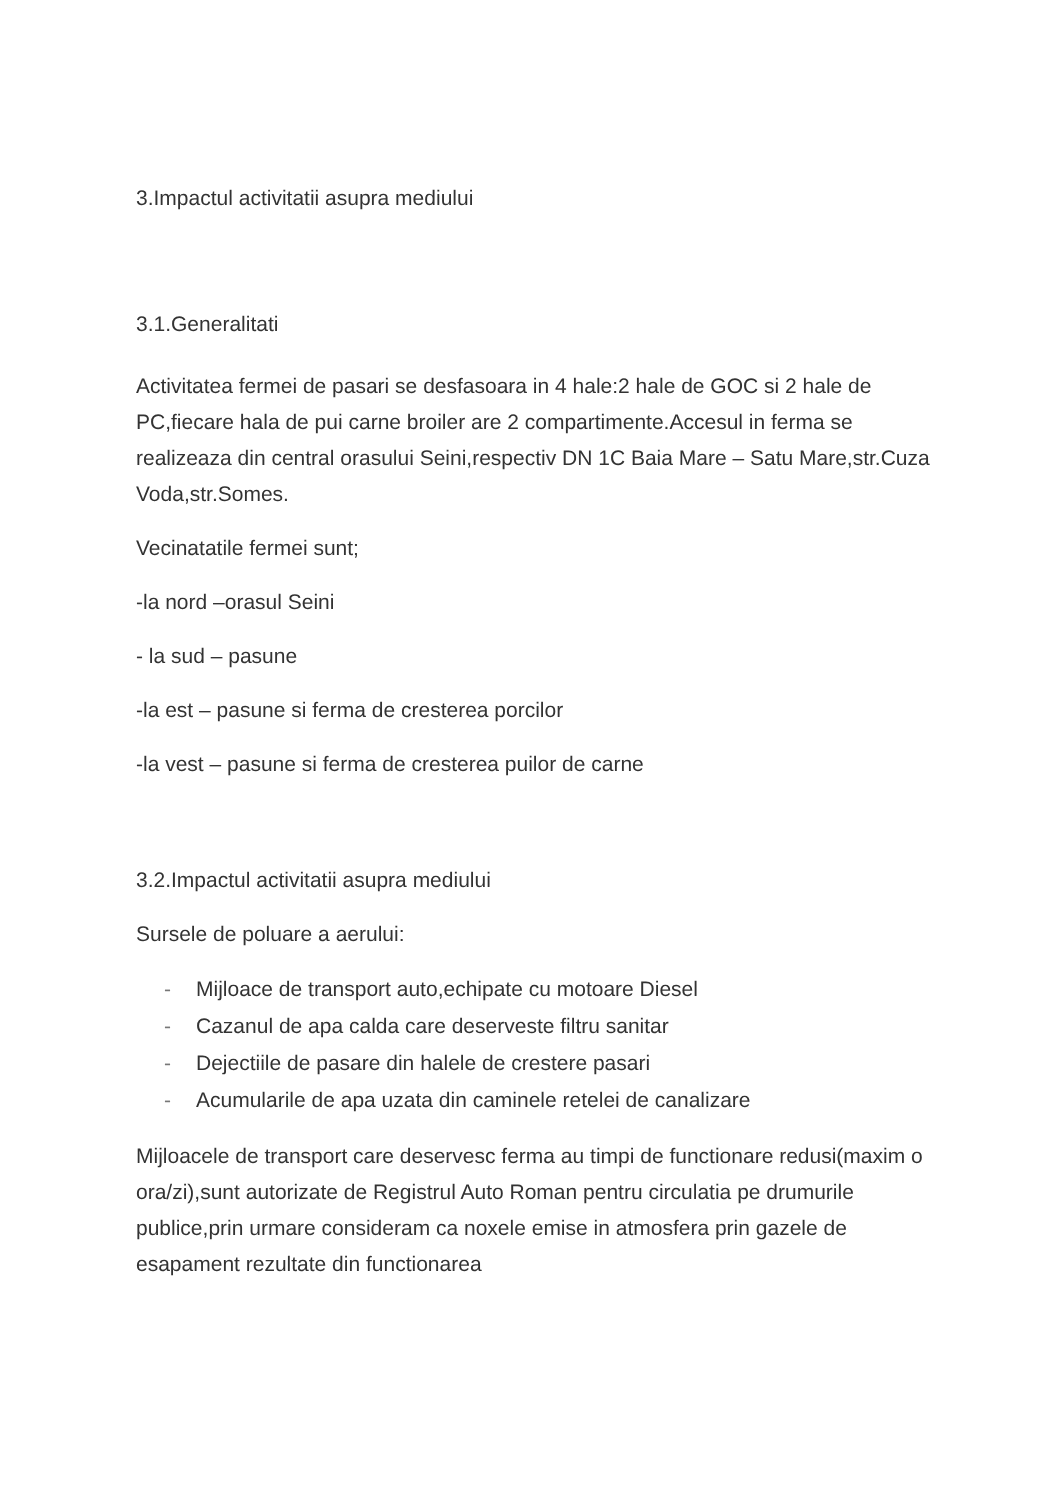3.Impactul activitatii asupra mediului
3.1.Generalitati
Activitatea fermei de pasari se desfasoara in 4 hale:2 hale de GOC si 2 hale de PC,fiecare hala de pui carne broiler are 2 compartimente.Accesul in ferma se realizeaza din central orasului Seini,respectiv DN 1C Baia Mare – Satu Mare,str.Cuza Voda,str.Somes.
Vecinatatile fermei sunt;
-la nord –orasul Seini
- la sud – pasune
-la est – pasune si ferma de cresterea porcilor
-la vest – pasune si ferma de cresterea puilor de carne
3.2.Impactul activitatii asupra mediului
Sursele de poluare a aerului:
- Mijloace de transport auto,echipate cu motoare Diesel
- Cazanul de apa calda care deserveste filtru sanitar
- Dejectiile de pasare din halele de crestere pasari
- Acumularile de apa uzata din caminele retelei de canalizare
Mijloacele de transport care deservesc ferma au timpi de functionare redusi(maxim o ora/zi),sunt autorizate de Registrul Auto Roman pentru circulatia pe drumurile publice,prin urmare consideram ca noxele emise in atmosfera prin gazele de esapament rezultate din functionarea